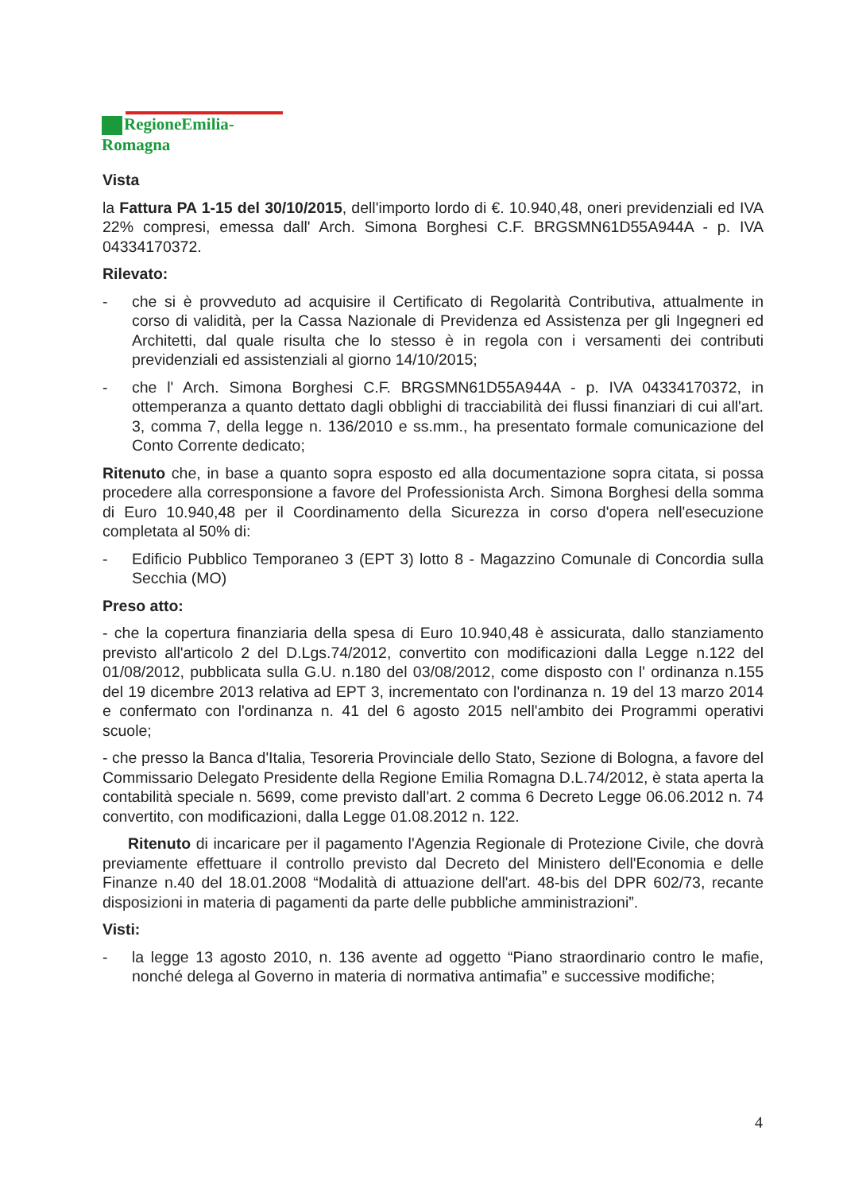RegioneEmilia-Romagna
Vista
la Fattura PA 1-15 del 30/10/2015, dell'importo lordo di €. 10.940,48, oneri previdenziali ed IVA 22% compresi, emessa dall' Arch. Simona Borghesi C.F. BRGSMN61D55A944A - p. IVA 04334170372.
Rilevato:
- che si è provveduto ad acquisire il Certificato di Regolarità Contributiva, attualmente in corso di validità, per la Cassa Nazionale di Previdenza ed Assistenza per gli Ingegneri ed Architetti, dal quale risulta che lo stesso è in regola con i versamenti dei contributi previdenziali ed assistenziali al giorno 14/10/2015;
- che l' Arch. Simona Borghesi C.F. BRGSMN61D55A944A - p. IVA 04334170372, in ottemperanza a quanto dettato dagli obblighi di tracciabilità dei flussi finanziari di cui all'art. 3, comma 7, della legge n. 136/2010 e ss.mm., ha presentato formale comunicazione del Conto Corrente dedicato;
Ritenuto che, in base a quanto sopra esposto ed alla documentazione sopra citata, si possa procedere alla corresponsione a favore del Professionista Arch. Simona Borghesi della somma di Euro 10.940,48 per il Coordinamento della Sicurezza in corso d'opera nell'esecuzione completata al 50% di:
- Edificio Pubblico Temporaneo 3 (EPT 3) lotto 8 - Magazzino Comunale di Concordia sulla Secchia (MO)
Preso atto:
- che la copertura finanziaria della spesa di Euro 10.940,48 è assicurata, dallo stanziamento previsto all'articolo 2 del D.Lgs.74/2012, convertito con modificazioni dalla Legge n.122 del 01/08/2012, pubblicata sulla G.U. n.180 del 03/08/2012, come disposto con l' ordinanza n.155 del 19 dicembre 2013 relativa ad EPT 3, incrementato con l'ordinanza n. 19 del 13 marzo 2014 e confermato con l'ordinanza n. 41 del 6 agosto 2015 nell'ambito dei Programmi operativi scuole;
- che presso la Banca d'Italia, Tesoreria Provinciale dello Stato, Sezione di Bologna, a favore del Commissario Delegato Presidente della Regione Emilia Romagna D.L.74/2012, è stata aperta la contabilità speciale n. 5699, come previsto dall'art. 2 comma 6 Decreto Legge 06.06.2012 n. 74 convertito, con modificazioni, dalla Legge 01.08.2012 n. 122.
Ritenuto di incaricare per il pagamento l'Agenzia Regionale di Protezione Civile, che dovrà previamente effettuare il controllo previsto dal Decreto del Ministero dell'Economia e delle Finanze n.40 del 18.01.2008 “Modalità di attuazione dell'art. 48-bis del DPR 602/73, recante disposizioni in materia di pagamenti da parte delle pubbliche amministrazioni”.
Visti:
- la legge 13 agosto 2010, n. 136 avente ad oggetto “Piano straordinario contro le mafie, nonché delega al Governo in materia di normativa antimafia” e successive modifiche;
4